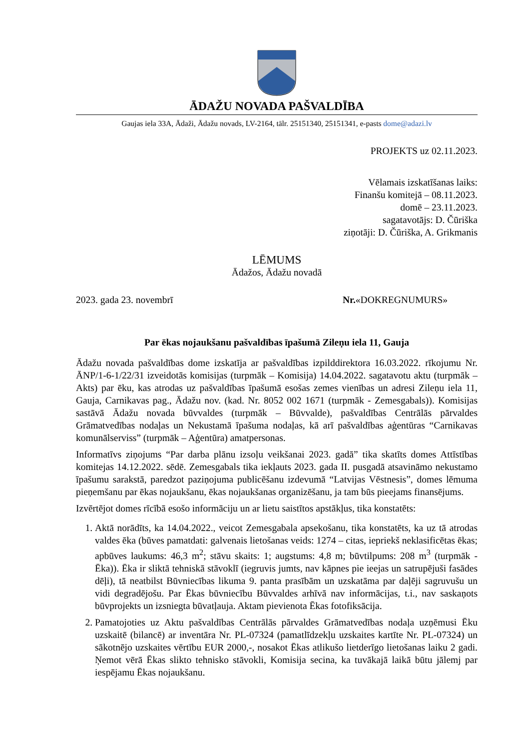ĀDAŽU NOVADA PAŠVALDĪBA
Gaujas iela 33A, Ādaži, Ādažu novads, LV-2164, tālr. 25151340, 25151341, e-pasts dome@adazi.lv
PROJEKTS uz 02.11.2023.
Vēlamais izskatīšanas laiks:
Finanšu komitejā – 08.11.2023.
domē – 23.11.2023.
sagatavotājs: D. Čūriška
ziņotāji: D. Čūriška, A. Grikmanis
LĒMUMS
Ādažos, Ādažu novadā
2023. gada 23. novembrī Nr.«DOKREGNUMURS»
Par ēkas nojaukšanu pašvaldības īpašumā Zileņu iela 11, Gauja
Ādažu novada pašvaldības dome izskatīja ar pašvaldības izpilddirektora 16.03.2022. rīkojumu Nr. ĀNP/1-6-1/22/31 izveidotās komisijas (turpmāk – Komisija) 14.04.2022. sagatavotu aktu (turpmāk – Akts) par ēku, kas atrodas uz pašvaldības īpašumā esošas zemes vienības un adresi Zileņu iela 11, Gauja, Carnikavas pag., Ādažu nov. (kad. Nr. 8052 002 1671 (turpmāk - Zemesgabals)). Komisijas sastāvā Ādažu novada būvvaldes (turpmāk – Būvvalde), pašvaldības Centrālās pārvaldes Grāmatvedības nodaļas un Nekustamā īpašuma nodaļas, kā arī pašvaldības aģentūras “Carnikavas komunālserviss” (turpmāk – Aģentūra) amatpersonas.
Informatīvs ziņojums “Par darba plānu izsoļu veikšanai 2023. gadā” tika skatīts domes Attīstības komitejas 14.12.2022. sēdē. Zemesgabals tika iekļauts 2023. gada II. pusgadā atsavināmo nekustamo īpašumu sarakstā, paredzot paziņojuma publicēšanu izdevumā “Latvijas Vēstnesis”, domes lēmuma pieņemšanu par ēkas nojaukšanu, ēkas nojaukšanas organizēšanu, ja tam būs pieejams finansējums.
Izvērtējot domes rīcībā esošo informāciju un ar lietu saistītos apstākļus, tika konstatēts:
1. Aktā norādīts, ka 14.04.2022., veicot Zemesgabala apsekošanu, tika konstatēts, ka uz tā atrodas valdes ēka (būves pamatdati: galvenais lietošanas veids: 1274 – citas, iepriekš neklasificētas ēkas; apbūves laukums: 46,3 m<sup>2</sup>; stāvu skaits: 1; augstums: 4,8 m; būvtilpums: 208 m<sup>3</sup> (turpmāk - Ēka)). Ēka ir sliktā tehniskā stāvoklī (iegruvis jumts, nav kāpnes pie ieejas un satrupējuši fasādes dēļi), tā neatbilst Būvniecības likuma 9. panta prasībām un uzskatāma par daļēji sagruvušu un vidi degradējošu. Par Ēkas būvniecību Būvvaldes arhīvā nav informācijas, t.i., nav saskaņots būvprojekts un izsniegta būvatļauja. Aktam pievienota Ēkas fotofiksācija.
2. Pamatojoties uz Aktu pašvaldības Centrālās pārvaldes Grāmatvedības nodaļa uzņēmusi Ēku uzskaitē (bilancē) ar inventāra Nr. PL-07324 (pamatlīdzekļu uzskaites kartīte Nr. PL-07324) un sākotnējo uzskaites vērtību EUR 2000,-, nosakot Ēkas atlikušo lietderīgo lietošanas laiku 2 gadi. Ņemot vērā Ēkas slikto tehnisko stāvokli, Komisija secina, ka tuvākajā laikā būtu jālemj par iespējamu Ēkas nojaukšanu.